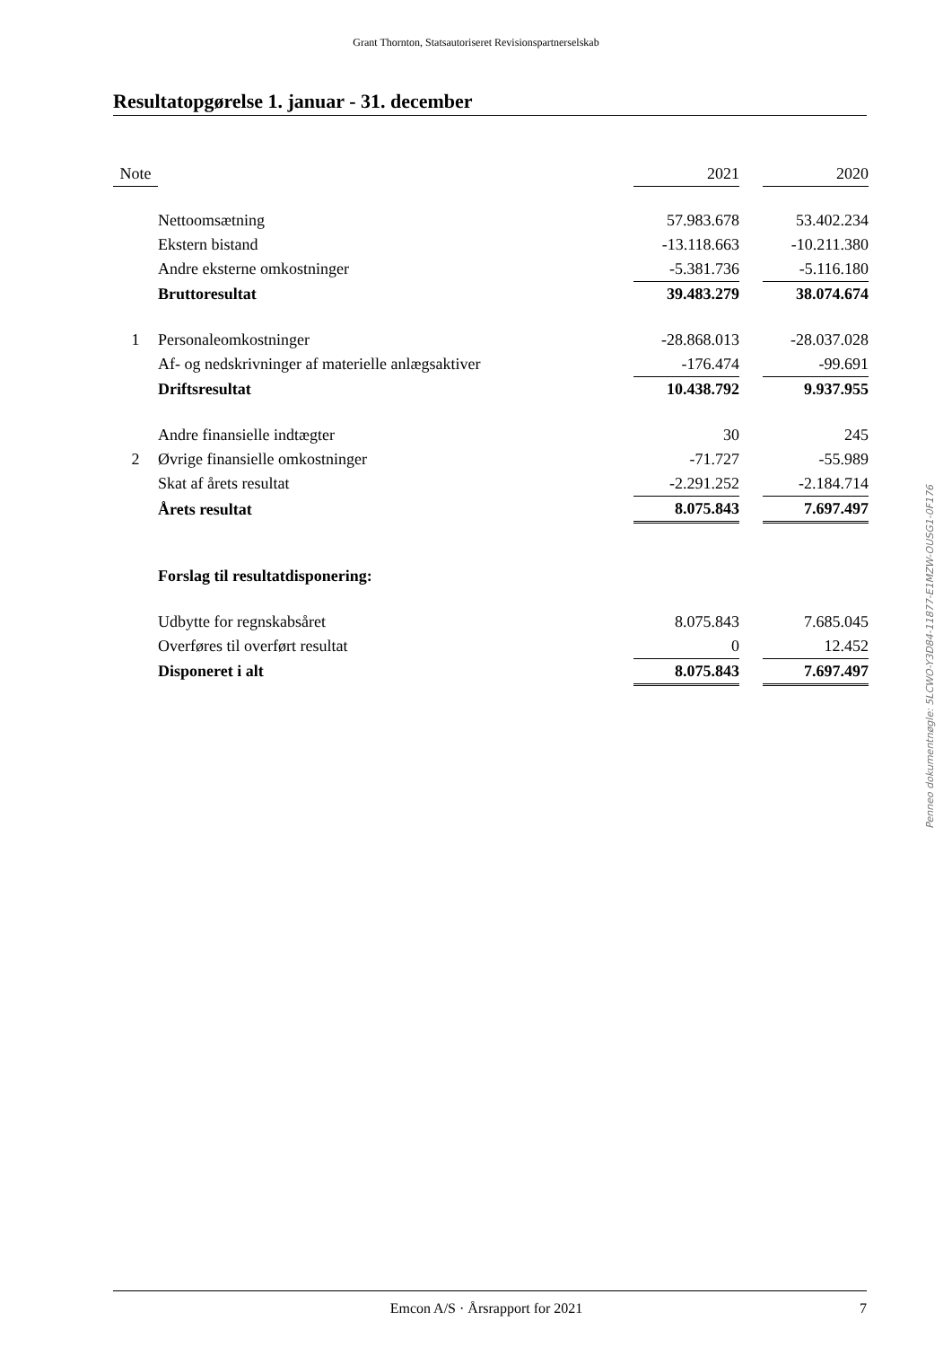Grant Thornton, Statsautoriseret Revisionspartnerselskab
Resultatopgørelse 1. januar - 31. december
| Note | | 2021 | | 2020 |
| --- | --- | --- | --- | --- |
| | Nettoomsætning | 57.983.678 | | 53.402.234 |
| | Ekstern bistand | -13.118.663 | | -10.211.380 |
| | Andre eksterne omkostninger | -5.381.736 | | -5.116.180 |
| | Bruttoresultat | 39.483.279 | | 38.074.674 |
| 1 | Personaleomkostninger | -28.868.013 | | -28.037.028 |
| | Af- og nedskrivninger af materielle anlægsaktiver | -176.474 | | -99.691 |
| | Driftsresultat | 10.438.792 | | 9.937.955 |
| | Andre finansielle indtægter | 30 | | 245 |
| 2 | Øvrige finansielle omkostninger | -71.727 | | -55.989 |
| | Skat af årets resultat | -2.291.252 | | -2.184.714 |
| | Årets resultat | 8.075.843 | | 7.697.497 |
| | Forslag til resultatdisponering: | | | |
| | Udbytte for regnskabsåret | 8.075.843 | | 7.685.045 |
| | Overføres til overført resultat | 0 | | 12.452 |
| | Disponeret i alt | 8.075.843 | | 7.697.497 |
Penneo dokumentnøgle: 5LCWO-Y3D84-11877-E1MZW-OUSG1-0F176
Emcon A/S · Årsrapport for 2021 7